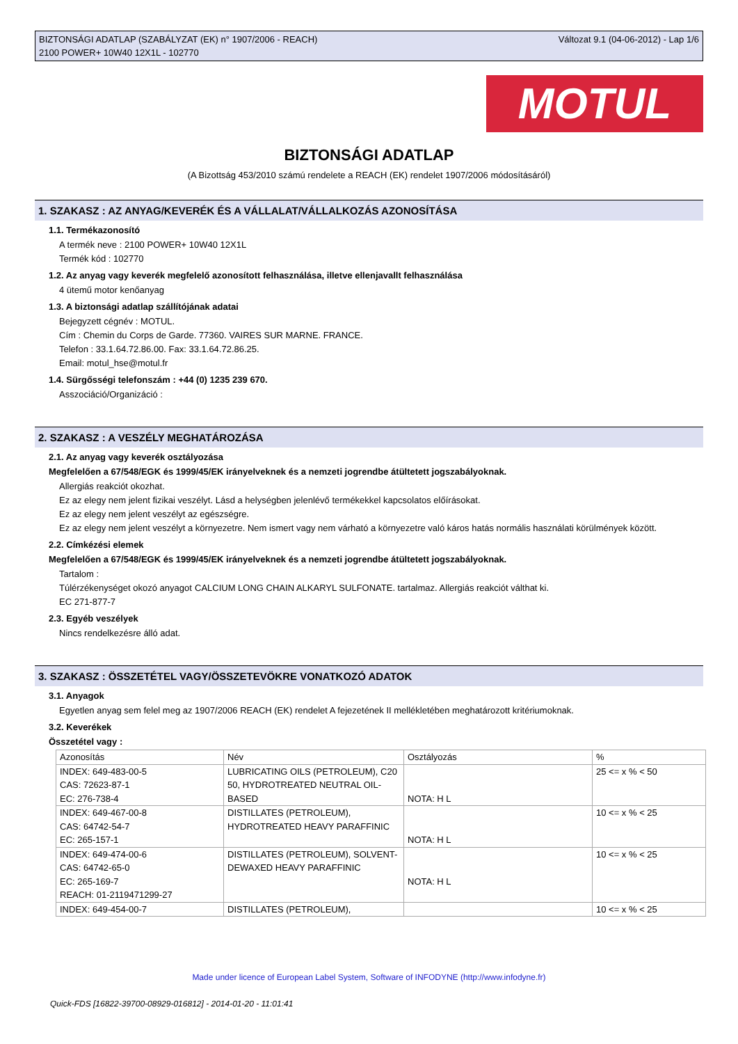BIZTONSÁGI ADATLAP (SZABÁLYZAT (EK) n° 1907/2006 - REACH)
2100 POWER+ 10W40 12X1L - 102770
Változat 9.1 (04-06-2012) - Lap 1/6
MOTUL
BIZTONSÁGI ADATLAP
(A Bizottság 453/2010 számú rendelete a REACH (EK) rendelet 1907/2006 módosításáról)
1. SZAKASZ : AZ ANYAG/KEVERÉK ÉS A VÁLLALAT/VÁLLALKOZÁS AZONOSÍTÁSA
1.1. Termékazonosító
A termék neve : 2100 POWER+ 10W40 12X1L
Termék kód : 102770
1.2. Az anyag vagy keverék megfelelő azonosított felhasználása, illetve ellenjavallt felhasználása
4 ütemű motor kenőanyag
1.3. A biztonsági adatlap szállítójának adatai
Bejegyzett cégnév : MOTUL.
Cím : Chemin du Corps de Garde. 77360. VAIRES SUR MARNE. FRANCE.
Telefon : 33.1.64.72.86.00. Fax: 33.1.64.72.86.25.
Email: motul_hse@motul.fr
1.4. Sürgősségi telefonszám : +44 (0) 1235 239 670.
Asszociáció/Organizáció :
2. SZAKASZ : A VESZÉLY MEGHATÁROZÁSA
2.1. Az anyag vagy keverék osztályozása
Megfelelően a 67/548/EGK és 1999/45/EK irányelveknek és a nemzeti jogrendbe átültetett jogszabályoknak.
Allergiás reakciót okozhat.
Ez az elegy nem jelent fizikai veszélyt. Lásd a helységben jelenlévő termékekkel kapcsolatos előírásokat.
Ez az elegy nem jelent veszélyt az egészségre.
Ez az elegy nem jelent veszélyt a környezetre. Nem ismert vagy nem várható a környezetre való káros hatás normális használati körülmények között.
2.2. Címkézési elemek
Megfelelően a 67/548/EGK és 1999/45/EK irányelveknek és a nemzeti jogrendbe átültetett jogszabályoknak.
Tartalom :
Túlérzékenységet okozó anyagot EC 271-877-7
CALCIUM LONG CHAIN ALKARYL SULFONATE. tartalmaz. Allergiás reakciót válthat ki.
2.3. Egyéb veszélyek
Nincs rendelkezésre álló adat.
3. SZAKASZ : ÖSSZETÉTEL VAGY/ÖSSZETEVÖKRE VONATKOZÓ ADATOK
3.1. Anyagok
Egyetlen anyag sem felel meg az 1907/2006 REACH (EK) rendelet A fejezetének II mellékletében meghatározott kritériumoknak.
3.2. Keverékek
Összetétel vagy :
| Azonosítás | Név | Osztályozás | % |
| INDEX: 649-483-00-5 CAS: 72623-87-1 EC: 276-738-4 | LUBRICATING OILS (PETROLEUM), C20 50, HYDROTREATED NEUTRAL OIL-BASED | NOTA: H L | 25 <= x % < 50 |
| INDEX: 649-467-00-8 CAS: 64742-54-7 EC: 265-157-1 | DISTILLATES (PETROLEUM), HYDROTREATED HEAVY PARAFFINIC | NOTA: H L | 10 <= x % < 25 |
| INDEX: 649-474-00-6 CAS: 64742-65-0 EC: 265-169-7 REACH: 01-2119471299-27 | DISTILLATES (PETROLEUM), SOLVENT-DEWAXED HEAVY PARAFFINIC | NOTA: H L | 10 <= x % < 25 |
| INDEX: 649-454-00-7 | DISTILLATES (PETROLEUM), | | 10 <= x % < 25 |
Made under licence of European Label System, Software of INFODYNE (http://www.infodyne.fr)
Quick-FDS [16822-39700-08929-016812] - 2014-01-20 - 11:01:41